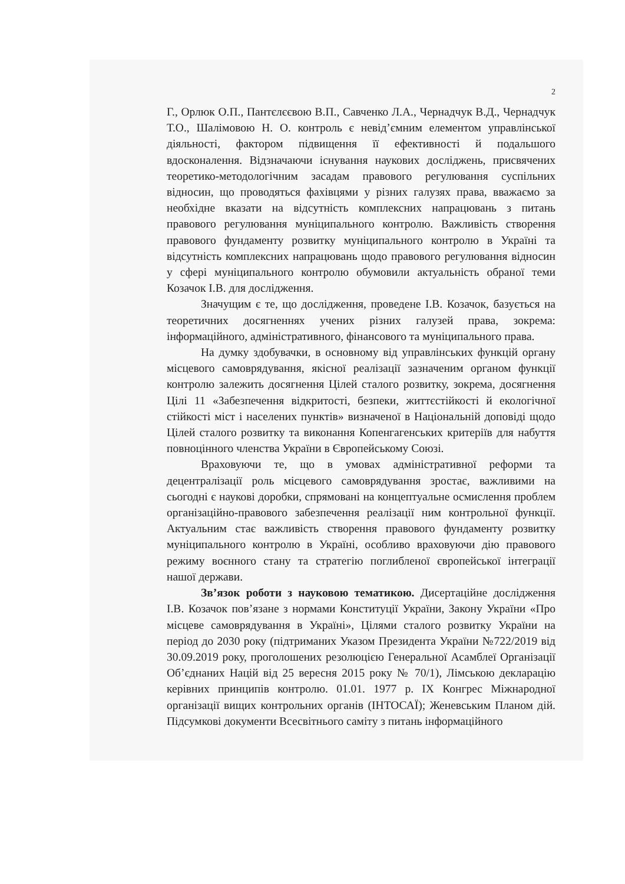2
Г., Орлюк О.П., Пантєлєєвою В.П., Савченко Л.А., Чернадчук В.Д., Чернадчук Т.О., Шалімовою Н. О. контроль є невід’ємним елементом управлінської діяльності, фактором підвищення її ефективності й подальшого вдосконалення. Відзначаючи існування наукових досліджень, присвячених теоретико-методологічним засадам правового регулювання суспільних відносин, що проводяться фахівцями у різних галузях права, вважаємо за необхідне вказати на відсутність комплексних напрацювань з питань правового регулювання муніципального контролю. Важливість створення правового фундаменту розвитку муніципального контролю в Україні та відсутність комплексних напрацювань щодо правового регулювання відносин у сфері муніципального контролю обумовили актуальність обраної теми Козачок І.В. для дослідження.
Значущим є те, що дослідження, проведене І.В. Козачок, базується на теоретичних досягненнях учених різних галузей права, зокрема: інформаційного, адміністративного, фінансового та муніципального права.
На думку здобувачки, в основному від управлінських функцій органу місцевого самоврядування, якісної реалізації зазначеним органом функції контролю залежить досягнення Цілей сталого розвитку, зокрема, досягнення Цілі 11 «Забезпечення відкритості, безпеки, життєстійкості й екологічної стійкості міст і населених пунктів» визначеної в Національній доповіді щодо Цілей сталого розвитку та виконання Копенгагенських критеріїв для набуття повноцінного членства України в Європейському Союзі.
Враховуючи те, що в умовах адміністративної реформи та децентралізації роль місцевого самоврядування зростає, важливими на сьогодні є наукові доробки, спрямовані на концептуальне осмислення проблем організаційно-правового забезпечення реалізації ним контрольної функції. Актуальним стає важливість створення правового фундаменту розвитку муніципального контролю в Україні, особливо враховуючи дію правового режиму воєнного стану та стратегію поглибленої європейської інтеграції нашої держави.
Зв’язок роботи з науковою тематикою. Дисертаційне дослідження І.В. Козачок пов’язане з нормами Конституції України, Закону України «Про місцеве самоврядування в Україні», Цілями сталого розвитку України на період до 2030 року (підтриманих Указом Президента України №722/2019 від 30.09.2019 року, проголошених резолюцією Генеральної Асамблеї Організації Об’єднаних Націй від 25 вересня 2015 року № 70/1), Лімською декларацію керівних принципів контролю. 01.01. 1977 р. IX Конгрес Міжнародної організації вищих контрольних органів (ІНТОСАЇ); Женевським Планом дій. Підсумкові документи Всесвітнього саміту з питань інформаційного